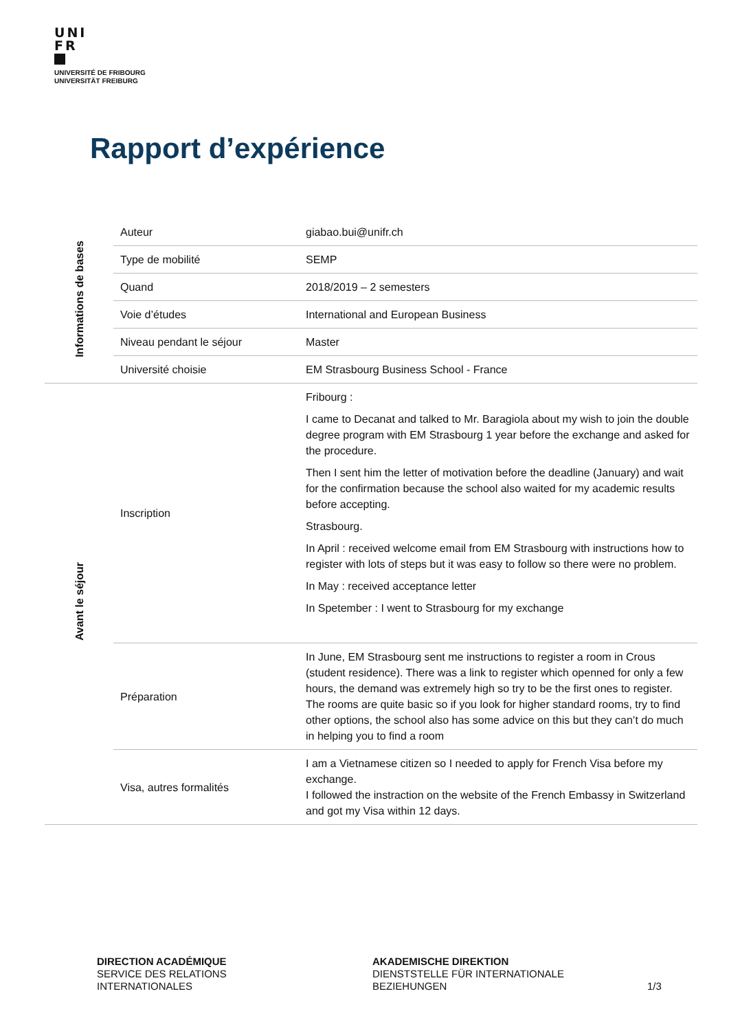UNI
FR
UNIVERSITÉ DE FRIBOURG
UNIVERSITÄT FREIBURG
Rapport d’expérience
| Informations de bases | Auteur | giabao.bui@unifr.ch |
| | Type de mobilité | SEMP |
| | Quand | 2018/2019 – 2 semesters |
| | Voie d’études | International and European Business |
| | Niveau pendant le séjour | Master |
| | Université choisie | EM Strasbourg Business School - France |
| Avant le séjour | Inscription | Fribourg : I came to Decanat and talked to Mr. Baragiola about my wish to join the double degree program with EM Strasbourg 1 year before the exchange and asked for the procedure. Then I sent him the letter of motivation before the deadline (January) and wait for the confirmation because the school also waited for my academic results before accepting. Strasbourg. In April : received welcome email from EM Strasbourg with instructions how to register with lots of steps but it was easy to follow so there were no problem. In May : received acceptance letter In Spetember : I went to Strasbourg for my exchange |
| | Préparation | In June, EM Strasbourg sent me instructions to register a room in Crous (student residence). There was a link to register which openned for only a few hours, the demand was extremely high so try to be the first ones to register. The rooms are quite basic so if you look for higher standard rooms, try to find other options, the school also has some advice on this but they can’t do much in helping you to find a room |
| | Visa, autres formalités | I am a Vietnamese citizen so I needed to apply for French Visa before my exchange. I followed the instraction on the website of the French Embassy in Switzerland and got my Visa within 12 days. |
DIRECTION ACADÉMIQUE
SERVICE DES RELATIONS
INTERNATIONALES
AKADEMISCHE DIREKTION
DIENSTSTELLE FÜR INTERNATIONALE
BEZIEHUNGEN
1/3